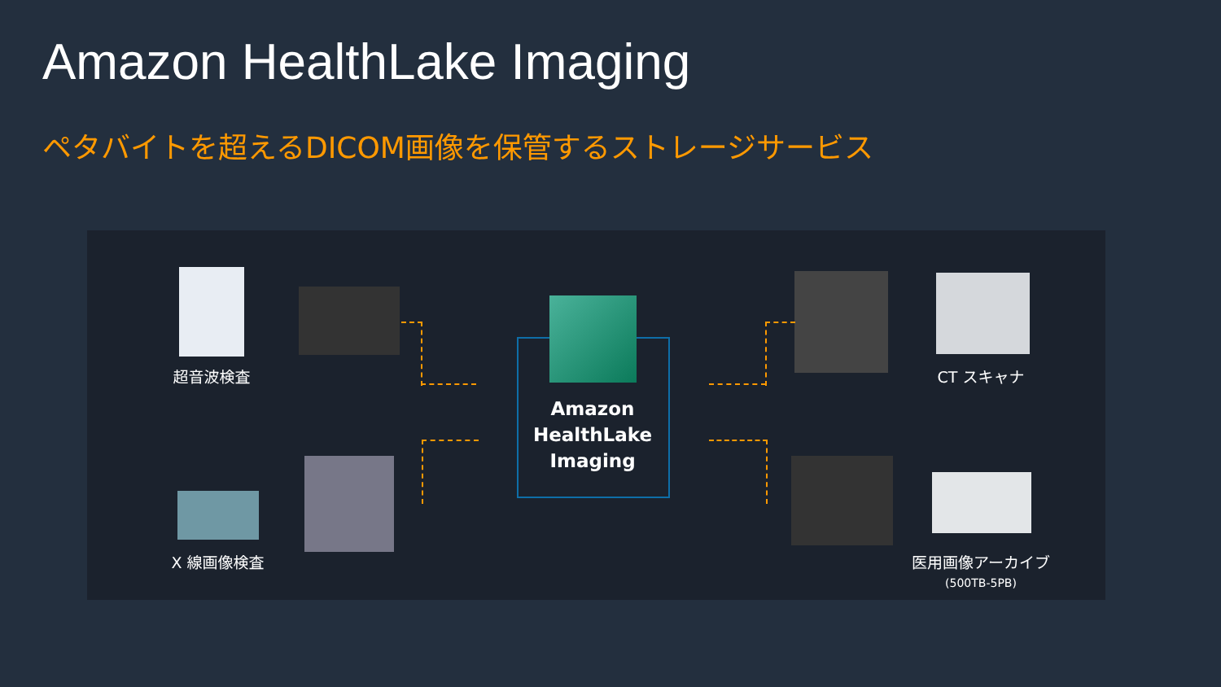Amazon HealthLake Imaging
ペタバイトを超えるDICOM画像を保管するストレージサービス
Amazon HealthLake Imaging
超音波検査
X 線画像検査
CT スキャナ
医用画像アーカイブ
(500TB-5PB)